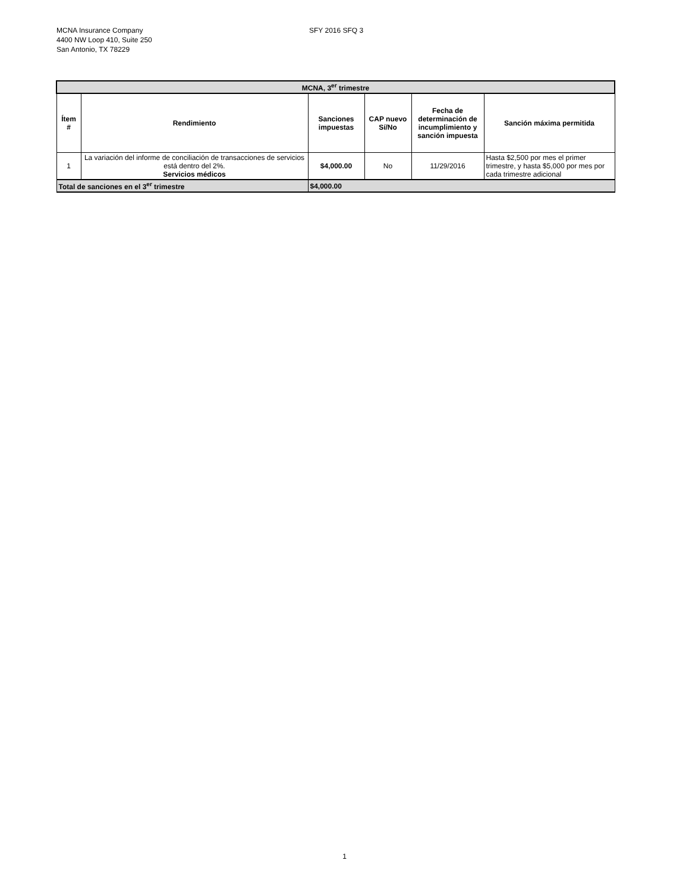MCNA Insurance Company
4400 NW Loop 410, Suite 250
San Antonio, TX 78229
SFY 2016 SFQ 3
| MCNA, 3<sup>er</sup> trimestre | | | | | |
| --- | --- | --- | --- | --- | --- |
| Ítem # | Rendimiento | Sanciones impuestas | CAP nuevo Sí/No | Fecha de determinación de incumplimiento y sanción impuesta | Sanción máxima permitida |
| 1 | La variación del informe de conciliación de transacciones de servicios está dentro del 2%. Servicios médicos | $4,000.00 | No | 11/29/2016 | Hasta $2,500 por mes el primer trimestre, y hasta $5,000 por mes por cada trimestre adicional |
| Total de sanciones en el 3<sup>er</sup> trimestre | | $4,000.00 | | | |
1